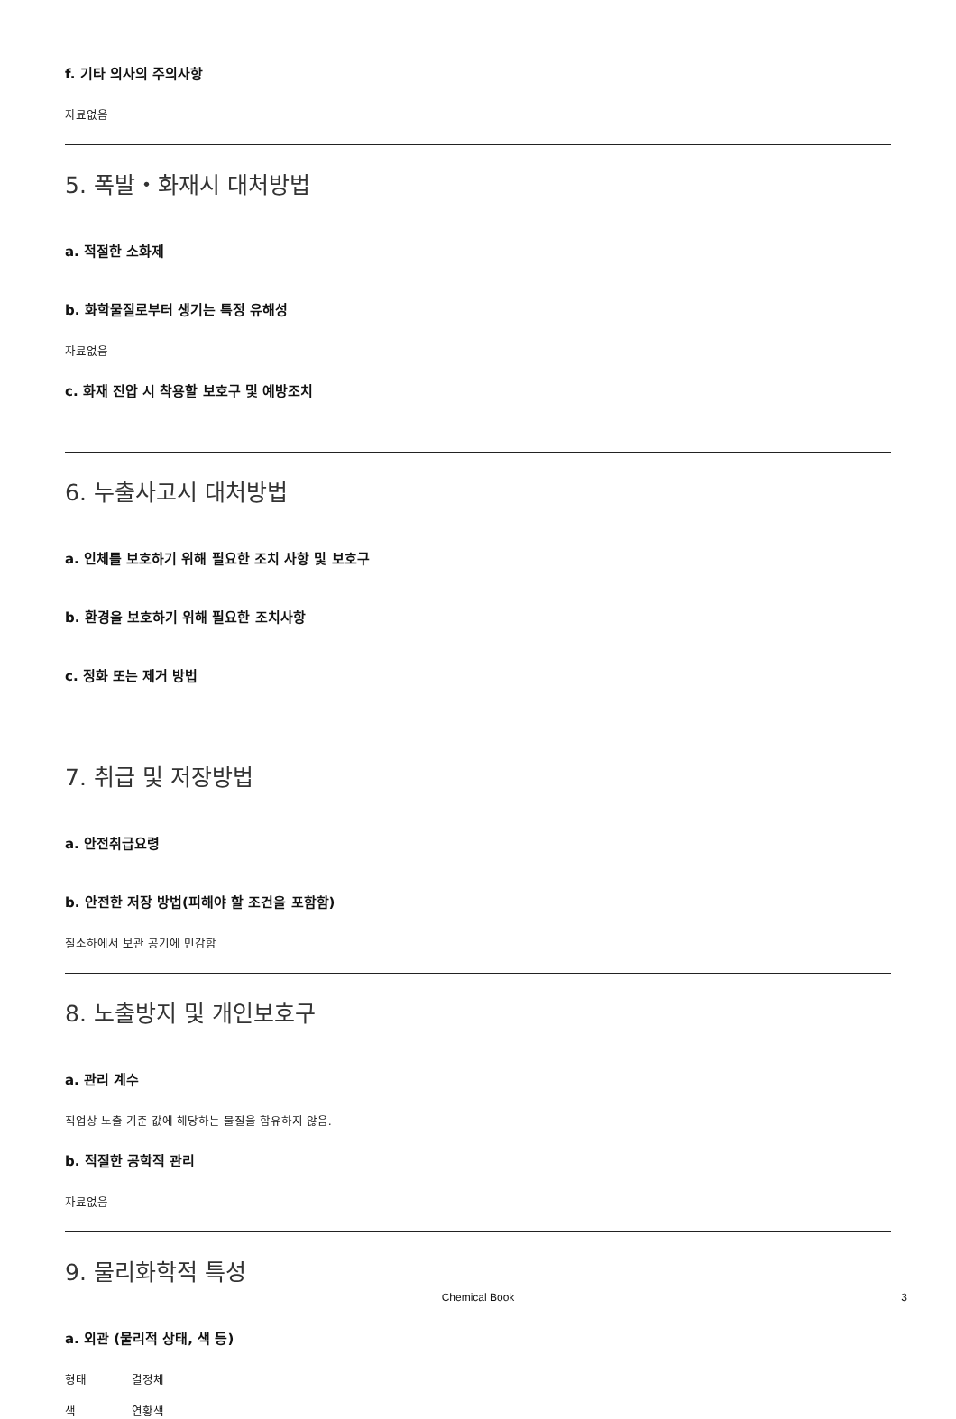f. 기타 의사의 주의사항
자료없음
5. 폭발・화재시 대처방법
a. 적절한 소화제
b. 화학물질로부터 생기는 특정 유해성
자료없음
c. 화재 진압 시 착용할 보호구 및 예방조치
6. 누출사고시 대처방법
a. 인체를 보호하기 위해 필요한 조치 사항 및 보호구
b. 환경을 보호하기 위해 필요한 조치사항
c. 정화 또는 제거 방법
7. 취급 및 저장방법
a. 안전취급요령
b. 안전한 저장 방법(피해야 할 조건을 포함함)
질소하에서 보관 공기에 민감함
8. 노출방지 및 개인보호구
a. 관리 계수
직업상 노출 기준 값에 해당하는 물질을 함유하지 않음.
b. 적절한 공학적 관리
자료없음
9. 물리화학적 특성
a. 외관 (물리적 상태, 색 등)
형태 결정체
색 연황색
Chemical Book 3